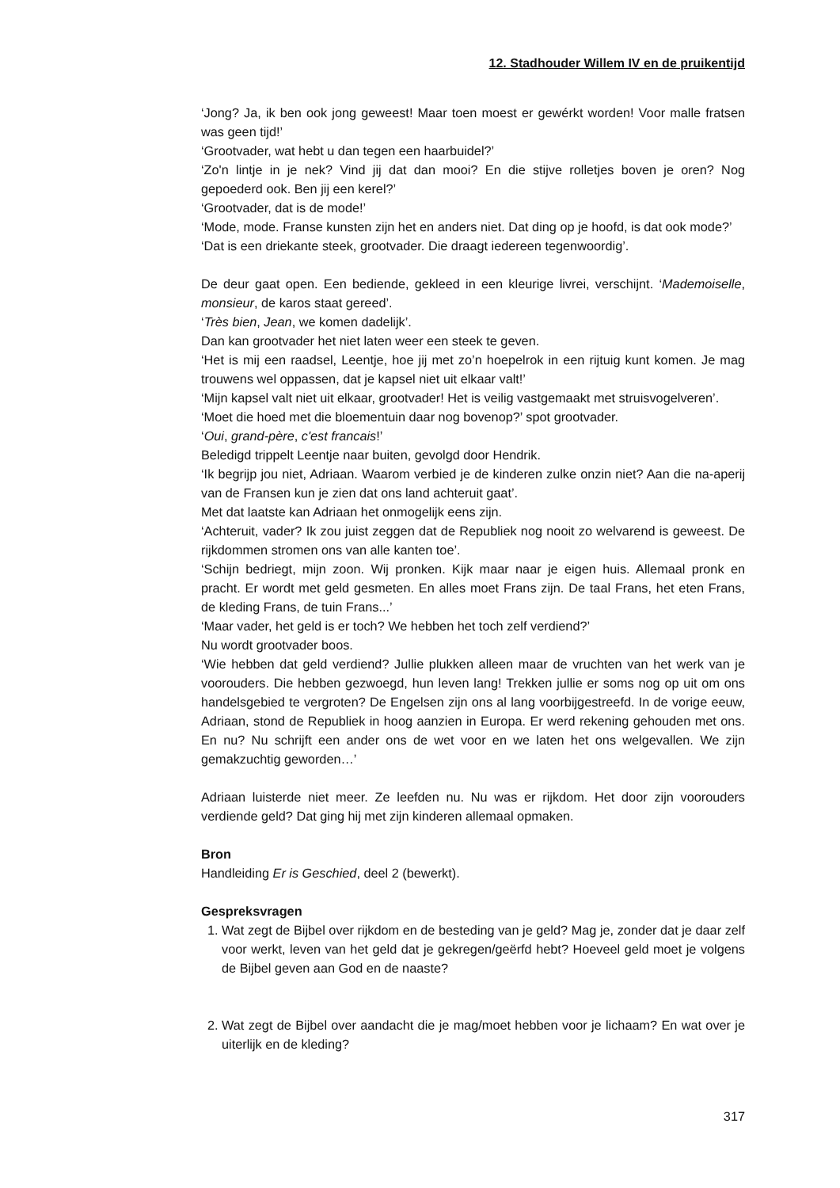12. Stadhouder Willem IV en de pruikentijd
‘Jong? Ja, ik ben ook jong geweest! Maar toen moest er gewérkt worden! Voor malle fratsen was geen tijd!’
‘Grootvader, wat hebt u dan tegen een haarbuidel?’
‘Zo'n lintje in je nek? Vind jij dat dan mooi? En die stijve rolletjes boven je oren? Nog gepoederd ook. Ben jij een kerel?’
‘Grootvader, dat is de mode!’
‘Mode, mode. Franse kunsten zijn het en anders niet. Dat ding op je hoofd, is dat ook mode?’
‘Dat is een driekante steek, grootvader. Die draagt iedereen tegenwoordig’.
De deur gaat open. Een bediende, gekleed in een kleurige livrei, verschijnt. ‘Ma­demoiselle, monsieur, de karos staat gereed’.
‘Très bien, Jean, we komen dadelijk’.
Dan kan grootvader het niet laten weer een steek te geven.
‘Het is mij een raadsel, Leentje, hoe jij met zo’n hoepelrok in een rijtuig kunt komen. Je mag trouwens wel oppassen, dat je kapsel niet uit elkaar valt!’
‘Mijn kapsel valt niet uit elkaar, grootvader! Het is veilig vastgemaakt met struisvo­gelveren’.
‘Moet die hoed met die bloementuin daar nog bovenop?’ spot grootvader.
‘Oui, grand-père, c'est francais!’
Beledigd trippelt Leentje naar buiten, gevolgd door Hendrik.
‘Ik begrijp jou niet, Adriaan. Waarom verbied je de kinderen zulke onzin niet? Aan die na-aperij van de Fransen kun je zien dat ons land achteruit gaat’.
Met dat laatste kan Adriaan het onmogelijk eens zijn.
‘Achteruit, vader? Ik zou juist zeggen dat de Republiek nog nooit zo welvarend is ge­weest. De rijkdommen stromen ons van alle kanten toe’.
‘Schijn bedriegt, mijn zoon. Wij pronken. Kijk maar naar je eigen huis. Allemaal pronk en pracht. Er wordt met geld gesmeten. En alles moet Frans zijn. De taal Frans, het eten Frans, de kleding Frans, de tuin Frans...’
‘Maar vader, het geld is er toch? We hebben het toch zelf verdiend?’
Nu wordt grootvader boos.
‘Wie hebben dat geld verdiend? Jullie plukken alleen maar de vruchten van het werk van je voorouders. Die hebben gezwoegd, hun leven lang! Trekken jullie er soms nog op uit om ons handelsgebied te vergroten? De Engelsen zijn ons al lang voorbijge­streefd. In de vorige eeuw, Adriaan, stond de Republiek in hoog aanzien in Europa. Er werd rekening gehouden met ons. En nu? Nu schrijft een ander ons de wet voor en we laten het ons welgevallen. We zijn gemakzuchtig geworden…’
Adriaan luisterde niet meer. Ze leefden nu. Nu was er rijkdom. Het door zijn voorou­ders verdiende geld? Dat ging hij met zijn kinderen allemaal opmaken.
Bron
Handleiding Er is Geschied, deel 2 (bewerkt).
Gespreksvragen
1. Wat zegt de Bijbel over rijkdom en de besteding van je geld? Mag je, zonder dat je daar zelf voor werkt, leven van het geld dat je gekregen/geërfd hebt? Hoeveel geld moet je volgens de Bijbel geven aan God en de naaste?
2. Wat zegt de Bijbel over aandacht die je mag/moet hebben voor je lichaam? En wat over je uiterlijk en de kleding?
317